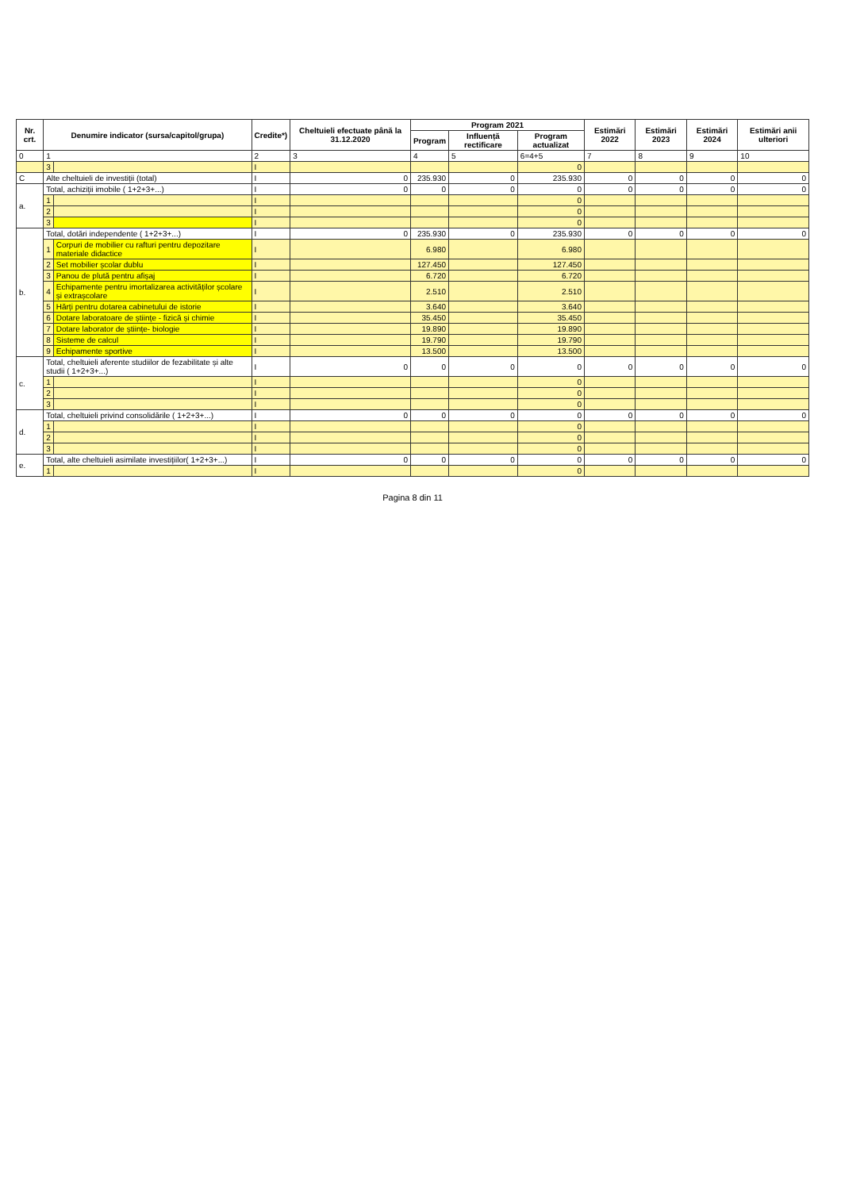| Nr. crt. | Denumire indicator (sursa/capitol/grupa) | | Credite*) | Cheltuieli efectuate până la 31.12.2020 | Program 2021 | | | Estimări 2022 | Estimări 2023 | Estimări 2024 | Estimări anii ulteriori |
| --- | --- | --- | --- | --- | --- | --- | --- | --- | --- | --- | --- |
| | | | | | Program | Influență rectificare | Program actualizat | | | | |
| 0 | 1 | | 2 | 3 | 4 | 5 | 6=4+5 | 7 | 8 | 9 | 10 |
| | 3 | | I | | | | 0 | | | | |
| C | Alte cheltuieli de investiții (total) | | I | 0 | 235.930 | 0 | 235.930 | 0 | 0 | 0 | 0 |
| a. | Total, achiziții imobile ( 1+2+3+...) | | I | 0 | 0 | 0 | 0 | 0 | 0 | 0 | 0 |
| | 1 | | I | | | | 0 | | | | |
| | 2 | | I | | | | 0 | | | | |
| | 3 | | I | | | | 0 | | | | |
| b. | Total, dotări independente ( 1+2+3+...) | | I | 0 | 235.930 | 0 | 235.930 | 0 | 0 | 0 | 0 |
| | 1 | Corpuri de mobilier cu rafturi pentru depozitare materiale didactice | I | | 6.980 | | 6.980 | | | | |
| | 2 | Set mobilier școlar dublu | I | | 127.450 | | 127.450 | | | | |
| | 3 | Panou de plută pentru afișaj | I | | 6.720 | | 6.720 | | | | |
| | 4 | Echipamente pentru imortalizarea activităților școlare și extrașcolare | I | | 2.510 | | 2.510 | | | | |
| | 5 | Hărți pentru dotarea cabinetului de istorie | I | | 3.640 | | 3.640 | | | | |
| | 6 | Dotare laboratoare de științe - fizică și chimie | I | | 35.450 | | 35.450 | | | | |
| | 7 | Dotare laborator de științe- biologie | I | | 19.890 | | 19.890 | | | | |
| | 8 | Sisteme de calcul | I | | 19.790 | | 19.790 | | | | |
| | 9 | Echipamente sportive | I | | 13.500 | | 13.500 | | | | |
| c. | Total, cheltuieli aferente studiilor de fezabilitate și alte studii ( 1+2+3+...) | | I | 0 | 0 | 0 | 0 | 0 | 0 | 0 | 0 |
| | 1 | | I | | | | 0 | | | | |
| | 2 | | I | | | | 0 | | | | |
| | 3 | | I | | | | 0 | | | | |
| d. | Total, cheltuieli privind consolidările ( 1+2+3+...) | | I | 0 | 0 | 0 | 0 | 0 | 0 | 0 | 0 |
| | 1 | | I | | | | 0 | | | | |
| | 2 | | I | | | | 0 | | | | |
| | 3 | | I | | | | 0 | | | | |
| e. | Total, alte cheltuieli asimilate investițiilor( 1+2+3+...) | | I | 0 | 0 | 0 | 0 | 0 | 0 | 0 | 0 |
| | 1 | | I | | | | 0 | | | | |
Pagina 8 din 11